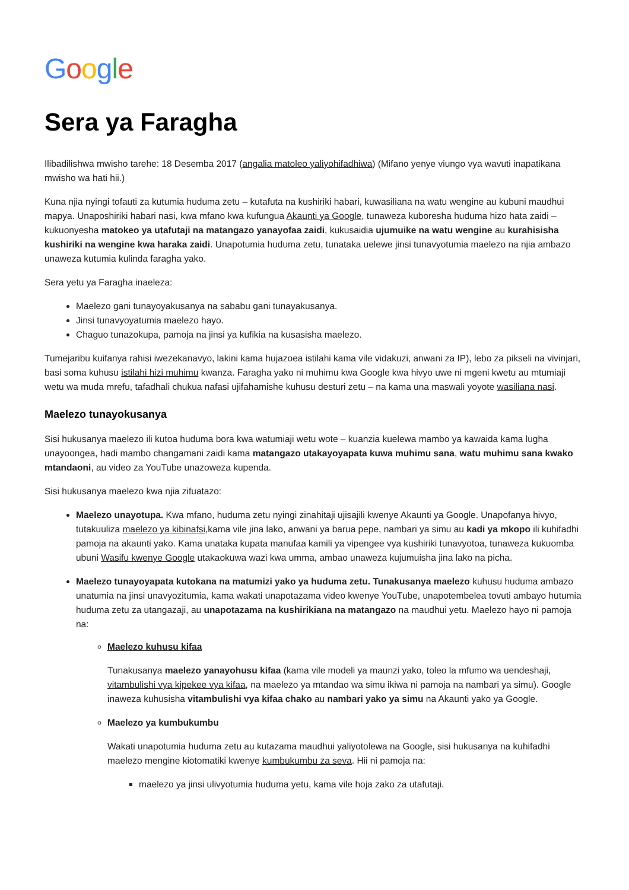Google
Sera ya Faragha
Ilibadilishwa mwisho tarehe: 18 Desemba 2017 (angalia matoleo yaliyohifadhiwa) (Mifano yenye viungo vya wavuti inapatikana mwisho wa hati hii.)
Kuna njia nyingi tofauti za kutumia huduma zetu – kutafuta na kushiriki habari, kuwasiliana na watu wengine au kubuni maudhui mapya. Unaposhiriki habari nasi, kwa mfano kwa kufungua Akaunti ya Google, tunaweza kuboresha huduma hizo hata zaidi – kukuonyesha matokeo ya utafutaji na matangazo yanayofaa zaidi, kukusaidia ujumuike na watu wengine au kurahisisha kushiriki na wengine kwa haraka zaidi. Unapotumia huduma zetu, tunataka uelewe jinsi tunavyotumia maelezo na njia ambazo unaweza kutumia kulinda faragha yako.
Sera yetu ya Faragha inaeleza:
Maelezo gani tunayoyakusanya na sababu gani tunayakusanya.
Jinsi tunavyoyatumia maelezo hayo.
Chaguo tunazokupa, pamoja na jinsi ya kufikia na kusasisha maelezo.
Tumejaribu kuifanya rahisi iwezekanavyo, lakini kama hujazoea istilahi kama vile vidakuzi, anwani za IP), lebo za pikseli na vivinjari, basi soma kuhusu istilahi hizi muhimu kwanza. Faragha yako ni muhimu kwa Google kwa hivyo uwe ni mgeni kwetu au mtumiaji wetu wa muda mrefu, tafadhali chukua nafasi ujifahamishe kuhusu desturi zetu – na kama una maswali yoyote wasiliana nasi.
Maelezo tunayokusanya
Sisi hukusanya maelezo ili kutoa huduma bora kwa watumiaji wetu wote – kuanzia kuelewa mambo ya kawaida kama lugha unayoongea, hadi mambo changamani zaidi kama matangazo utakayoyapata kuwa muhimu sana, watu muhimu sana kwako mtandaoni, au video za YouTube unazoweza kupenda.
Sisi hukusanya maelezo kwa njia zifuatazo:
Maelezo unayotupa. Kwa mfano, huduma zetu nyingi zinahitaji ujisajili kwenye Akaunti ya Google. Unapofanya hivyo, tutakuuliza maelezo ya kibinafsi,kama vile jina lako, anwani ya barua pepe, nambari ya simu au kadi ya mkopo ili kuhifadhi pamoja na akaunti yako. Kama unataka kupata manufaa kamili ya vipengee vya kushiriki tunavyotoa, tunaweza kukuomba ubuni Wasifu kwenye Google utakaokuwa wazi kwa umma, ambao unaweza kujumuisha jina lako na picha.
Maelezo tunayoyapata kutokana na matumizi yako ya huduma zetu. Tunakusanya maelezo kuhusu huduma ambazo unatumia na jinsi unavyozitumia, kama wakati unapotazama video kwenye YouTube, unapotembelea tovuti ambayo hutumia huduma zetu za utangazaji, au unapotazama na kushirikiana na matangazo na maudhui yetu. Maelezo hayo ni pamoja na:
Maelezo kuhusu kifaa
Tunakusanya maelezo yanayohusu kifaa (kama vile modeli ya maunzi yako, toleo la mfumo wa uendeshaji, vitambulishi vya kipekee vya kifaa, na maelezo ya mtandao wa simu ikiwa ni pamoja na nambari ya simu). Google inaweza kuhusisha vitambulishi vya kifaa chako au nambari yako ya simu na Akaunti yako ya Google.
Maelezo ya kumbukumbu
Wakati unapotumia huduma zetu au kutazama maudhui yaliyotolewa na Google, sisi hukusanya na kuhifadhi maelezo mengine kiotomatiki kwenye kumbukumbu za seva. Hii ni pamoja na:
maelezo ya jinsi ulivyotumia huduma yetu, kama vile hoja zako za utafutaji.